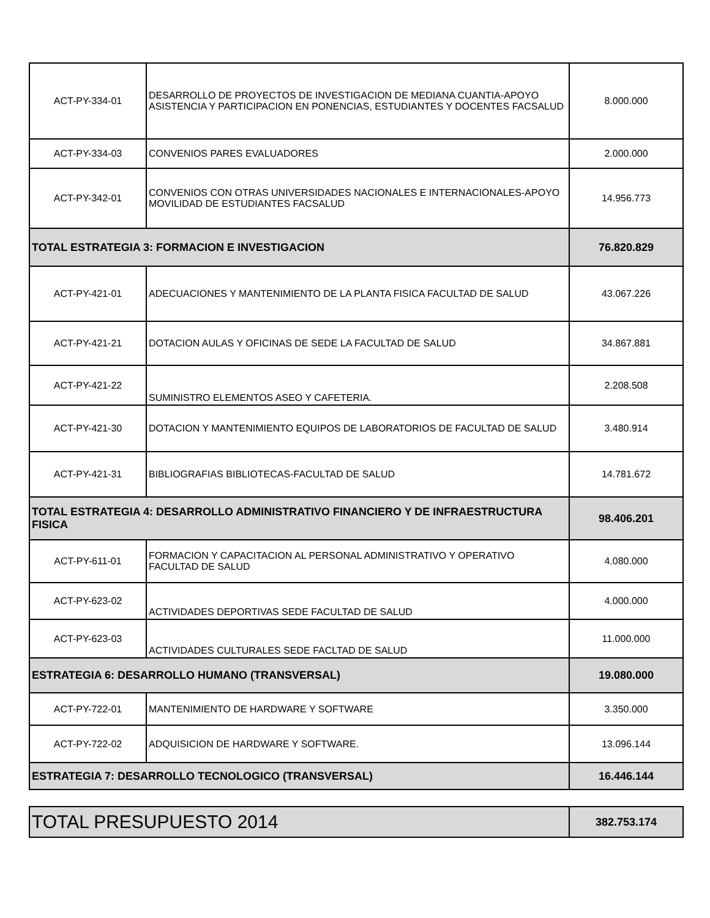| ACT-PY-334-01 | DESARROLLO DE PROYECTOS DE INVESTIGACION DE MEDIANA CUANTIA-APOYO ASISTENCIA Y PARTICIPACION EN PONENCIAS, ESTUDIANTES Y DOCENTES FACSALUD | 8.000.000 |
| ACT-PY-334-03 | CONVENIOS PARES EVALUADORES | 2.000.000 |
| ACT-PY-342-01 | CONVENIOS CON OTRAS UNIVERSIDADES NACIONALES E INTERNACIONALES-APOYO MOVILIDAD DE ESTUDIANTES FACSALUD | 14.956.773 |
| TOTAL ESTRATEGIA 3: FORMACION E INVESTIGACION | | 76.820.829 |
| ACT-PY-421-01 | ADECUACIONES Y MANTENIMIENTO DE LA PLANTA FISICA FACULTAD DE SALUD | 43.067.226 |
| ACT-PY-421-21 | DOTACION AULAS Y OFICINAS DE SEDE LA FACULTAD DE SALUD | 34.867.881 |
| ACT-PY-421-22 | SUMINISTRO ELEMENTOS ASEO Y CAFETERIA. | 2.208.508 |
| ACT-PY-421-30 | DOTACION Y MANTENIMIENTO EQUIPOS DE LABORATORIOS DE FACULTAD DE SALUD | 3.480.914 |
| ACT-PY-421-31 | BIBLIOGRAFIAS BIBLIOTECAS-FACULTAD DE SALUD | 14.781.672 |
| TOTAL ESTRATEGIA 4: DESARROLLO ADMINISTRATIVO FINANCIERO Y DE INFRAESTRUCTURA FISICA | | 98.406.201 |
| ACT-PY-611-01 | FORMACION Y CAPACITACION AL PERSONAL ADMINISTRATIVO Y OPERATIVO FACULTAD DE SALUD | 4.080.000 |
| ACT-PY-623-02 | ACTIVIDADES DEPORTIVAS SEDE FACULTAD DE SALUD | 4.000.000 |
| ACT-PY-623-03 | ACTIVIDADES CULTURALES SEDE FACLTAD DE SALUD | 11.000.000 |
| ESTRATEGIA 6: DESARROLLO HUMANO (TRANSVERSAL) | | 19.080.000 |
| ACT-PY-722-01 | MANTENIMIENTO DE HARDWARE Y SOFTWARE | 3.350.000 |
| ACT-PY-722-02 | ADQUISICION DE HARDWARE Y SOFTWARE. | 13.096.144 |
| ESTRATEGIA 7: DESARROLLO TECNOLOGICO (TRANSVERSAL) | | 16.446.144 |
| TOTAL PRESUPUESTO 2014 | 382.753.174 |